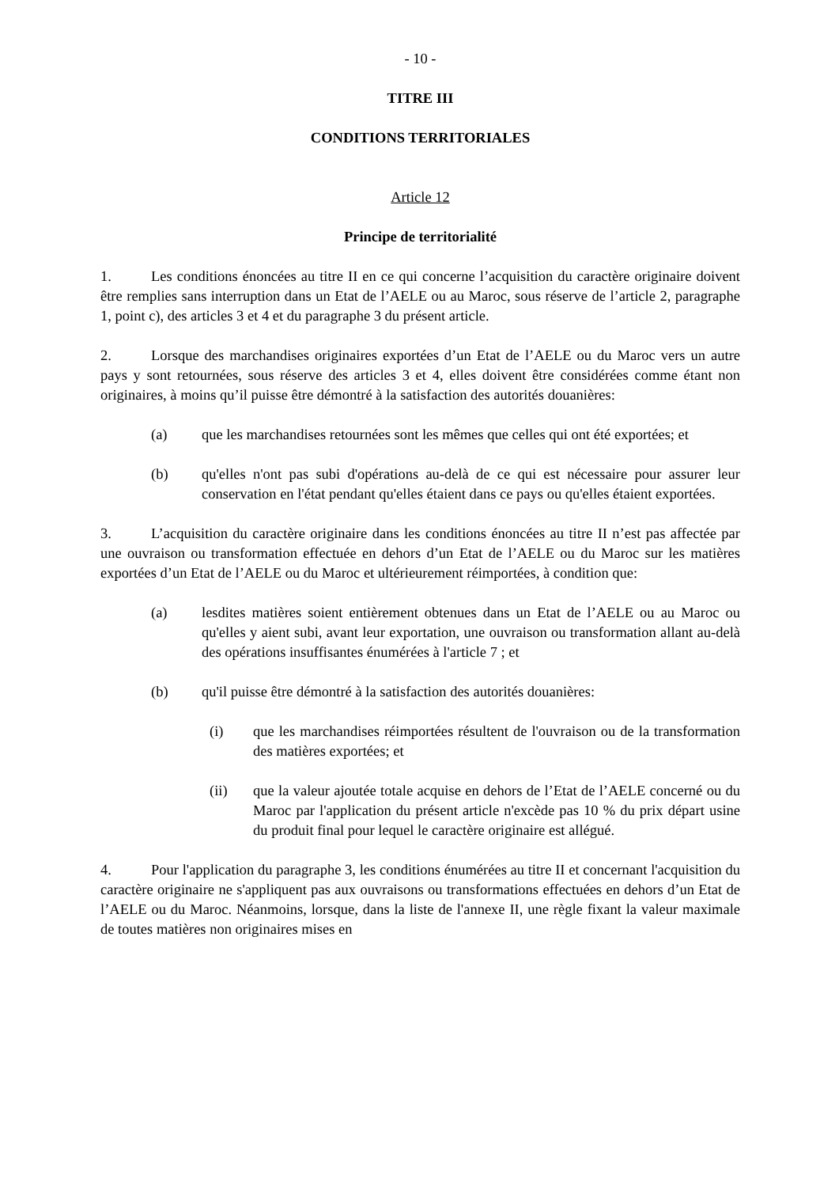- 10 -
TITRE III
CONDITIONS TERRITORIALES
Article 12
Principe de territorialité
1. Les conditions énoncées au titre II en ce qui concerne l’acquisition du caractère originaire doivent être remplies sans interruption dans un Etat de l’AELE ou au Maroc, sous réserve de l’article 2, paragraphe 1, point c), des articles 3 et 4 et du paragraphe 3 du présent article.
2. Lorsque des marchandises originaires exportées d’un Etat de l’AELE ou du Maroc vers un autre pays y sont retournées, sous réserve des articles 3 et 4, elles doivent être considérées comme étant non originaires, à moins qu’il puisse être démontré à la satisfaction des autorités douanières:
(a) que les marchandises retournées sont les mêmes que celles qui ont été exportées; et
(b) qu'elles n'ont pas subi d'opérations au-delà de ce qui est nécessaire pour assurer leur conservation en l'état pendant qu'elles étaient dans ce pays ou qu'elles étaient exportées.
3. L’acquisition du caractère originaire dans les conditions énoncées au titre II n’est pas affectée par une ouvraison ou transformation effectuée en dehors d’un Etat de l’AELE ou du Maroc sur les matières exportées d’un Etat de l’AELE ou du Maroc et ultérieurement réimportées, à condition que:
(a) lesdites matières soient entièrement obtenues dans un Etat de l’AELE ou au Maroc ou qu'elles y aient subi, avant leur exportation, une ouvraison ou transformation allant au-delà des opérations insuffisantes énumérées à l'article 7 ; et
(b) qu'il puisse être démontré à la satisfaction des autorités douanières:
(i) que les marchandises réimportées résultent de l'ouvraison ou de la transformation des matières exportées; et
(ii) que la valeur ajoutée totale acquise en dehors de l’Etat de l’AELE concerné ou du Maroc par l'application du présent article n'excède pas 10 % du prix départ usine du produit final pour lequel le caractère originaire est allégué.
4. Pour l'application du paragraphe 3, les conditions énumérées au titre II et concernant l'acquisition du caractère originaire ne s'appliquent pas aux ouvraisons ou transformations effectuées en dehors d’un Etat de l’AELE ou du Maroc. Néanmoins, lorsque, dans la liste de l'annexe II, une règle fixant la valeur maximale de toutes matières non originaires mises en